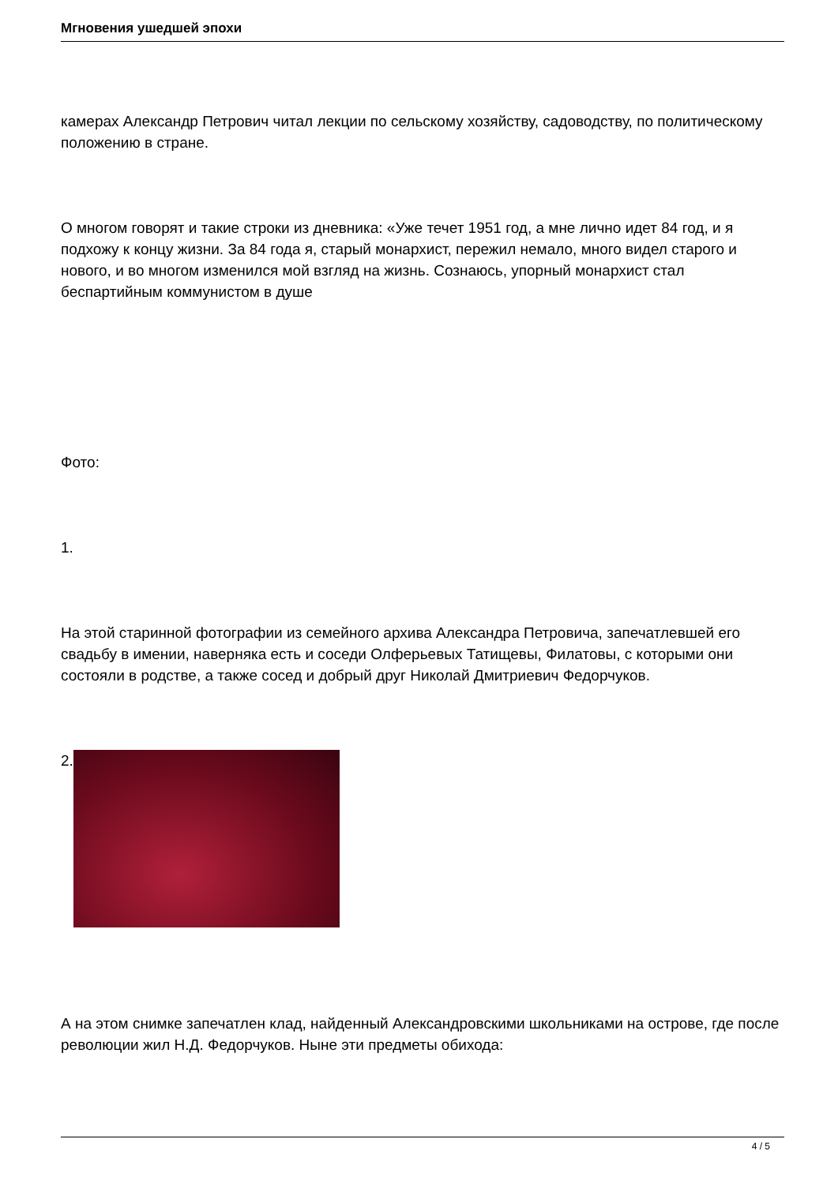Мгновения ушедшей эпохи
камерах Александр Петрович читал лекции по сельскому хозяйству, садоводству, по политическому положению в стране.
О многом говорят и такие строки из дневника: «Уже течет 1951 год, а мне лично идет 84 год, и я подхожу к концу жизни. За 84 года я, старый монархист, пережил немало, много видел старого и нового, и во многом изменился мой взгляд на жизнь. Сознаюсь, упорный монархист стал беспартийным коммунистом в душе
Фото:
1.
На этой старинной фотографии из семейного архива Александра Петровича, запечатлевшей его свадьбу в имении, наверняка есть и соседи Олферьевых Татищевы, Филатовы, с которыми они состояли в родстве, а также сосед и добрый друг Николай Дмитриевич Федорчуков.
2.
А на этом снимке запечатлен клад, найденный Александровскими школьниками на острове, где после революции жил Н.Д. Федорчуков. Ныне эти предметы обихода:
4 / 5